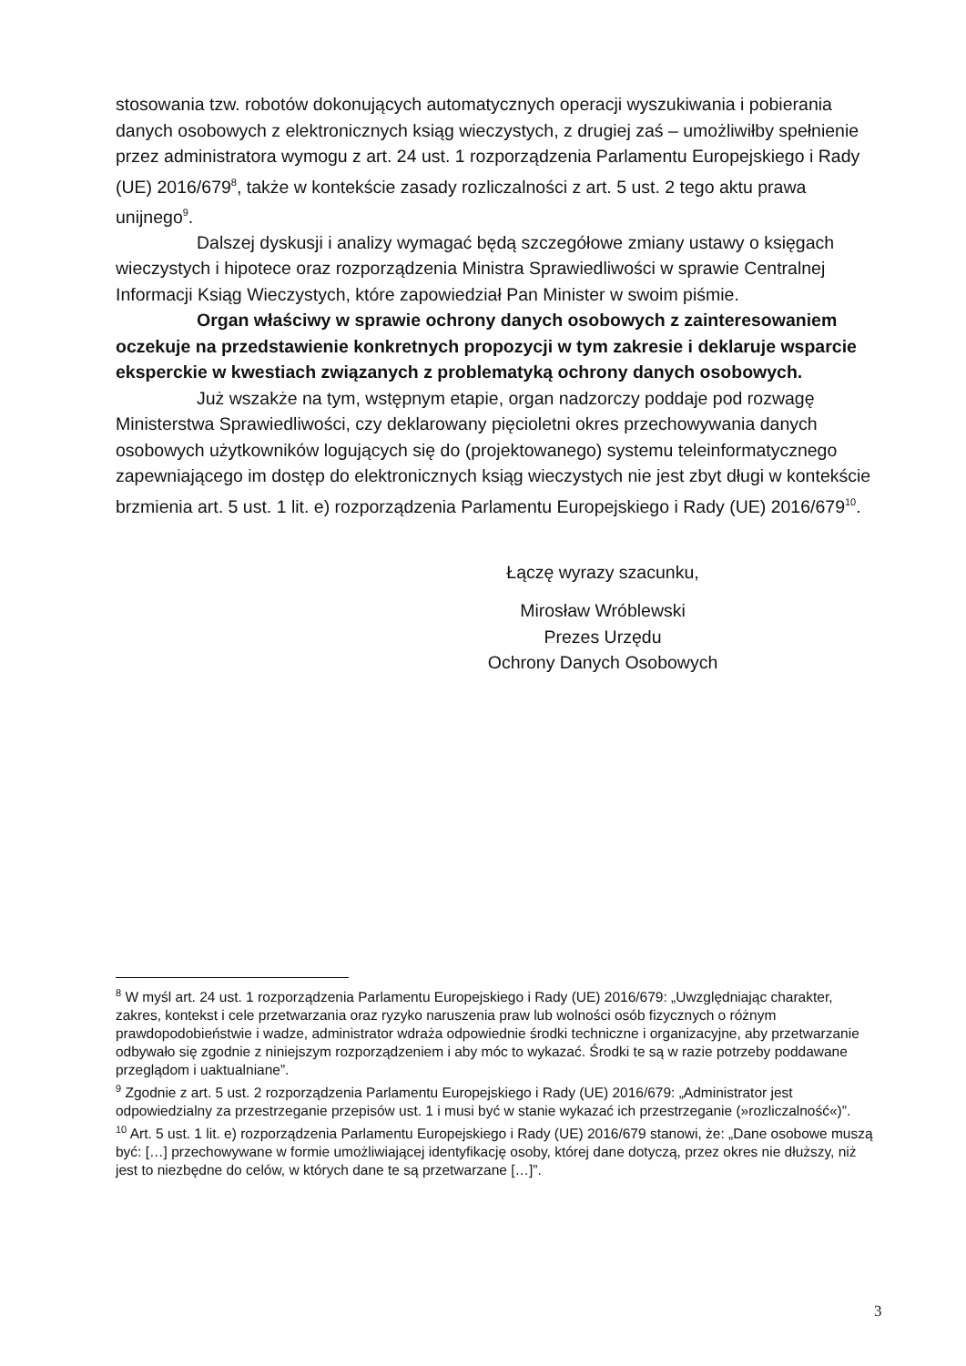stosowania tzw. robotów dokonujących automatycznych operacji wyszukiwania i pobierania danych osobowych z elektronicznych ksiąg wieczystych, z drugiej zaś – umożliwiłby spełnienie przez administratora wymogu z art. 24 ust. 1 rozporządzenia Parlamentu Europejskiego i Rady (UE) 2016/679<sup>8</sup>, także w kontekście zasady rozliczalności z art. 5 ust. 2 tego aktu prawa unijnego<sup>9</sup>.
Dalszej dyskusji i analizy wymagać będą szczegółowe zmiany ustawy o księgach wieczystych i hipotece oraz rozporządzenia Ministra Sprawiedliwości w sprawie Centralnej Informacji Ksiąg Wieczystych, które zapowiedział Pan Minister w swoim piśmie.
Organ właściwy w sprawie ochrony danych osobowych z zainteresowaniem oczekuje na przedstawienie konkretnych propozycji w tym zakresie i deklaruje wsparcie eksperckie w kwestiach związanych z problematyką ochrony danych osobowych.
Już wszakże na tym, wstępnym etapie, organ nadzorczy poddaje pod rozwagę Ministerstwa Sprawiedliwości, czy deklarowany pięcioletni okres przechowywania danych osobowych użytkowników logujących się do (projektowanego) systemu teleinformatycznego zapewniającego im dostęp do elektronicznych ksiąg wieczystych nie jest zbyt długi w kontekście brzmienia art. 5 ust. 1 lit. e) rozporządzenia Parlamentu Europejskiego i Rady (UE) 2016/679<sup>10</sup>.
Łączę wyrazy szacunku,
Mirosław Wróblewski
Prezes Urzędu
Ochrony Danych Osobowych
<sup>8</sup> W myśl art. 24 ust. 1 rozporządzenia Parlamentu Europejskiego i Rady (UE) 2016/679: „Uwzględniając charakter, zakres, kontekst i cele przetwarzania oraz ryzyko naruszenia praw lub wolności osób fizycznych o różnym prawdopodobieństwie i wadze, administrator wdraża odpowiednie środki techniczne i organizacyjne, aby przetwarzanie odbywało się zgodnie z niniejszym rozporządzeniem i aby móc to wykazać. Środki te są w razie potrzeby poddawane przeglądom i uaktualniane”.
<sup>9</sup> Zgodnie z art. 5 ust. 2 rozporządzenia Parlamentu Europejskiego i Rady (UE) 2016/679: „Administrator jest odpowiedzialny za przestrzeganie przepisów ust. 1 i musi być w stanie wykazać ich przestrzeganie (»rozliczalność«)”.
<sup>10</sup> Art. 5 ust. 1 lit. e) rozporządzenia Parlamentu Europejskiego i Rady (UE) 2016/679 stanowi, że: „Dane osobowe muszą być: […] przechowywane w formie umożliwiającej identyfikację osoby, której dane dotyczą, przez okres nie dłuższy, niż jest to niezbędne do celów, w których dane te są przetwarzane […]”.
3